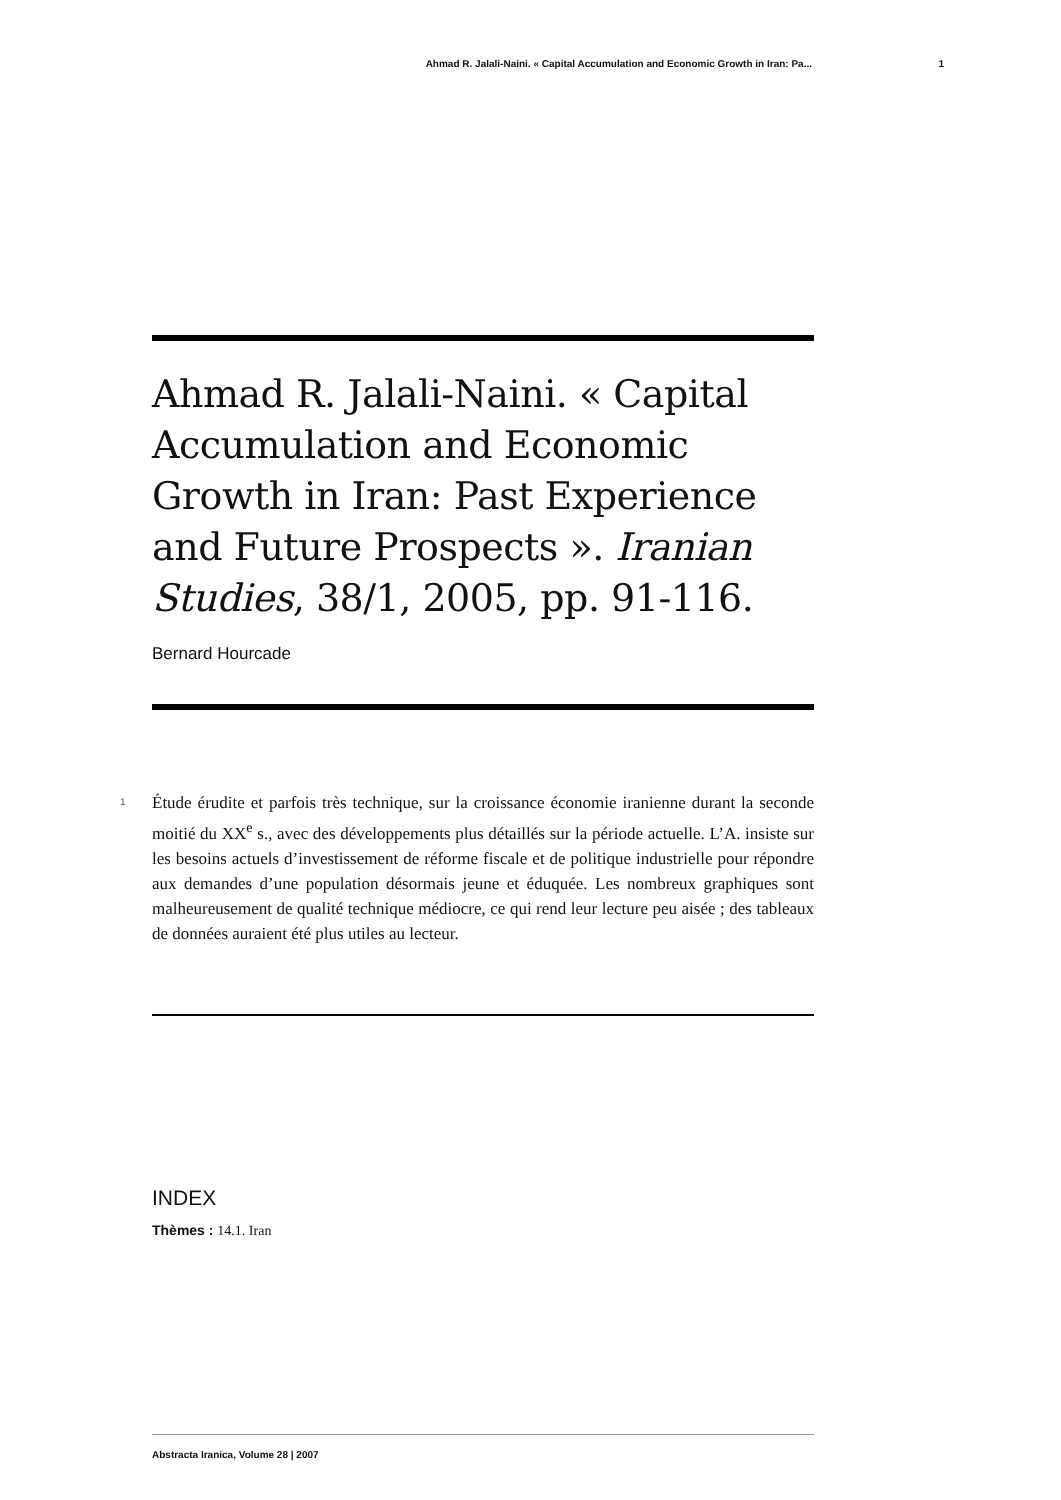Ahmad R. Jalali-Naini. « Capital Accumulation and Economic Growth in Iran: Pa... 1
Ahmad R. Jalali-Naini. « Capital Accumulation and Economic Growth in Iran: Past Experience and Future Prospects ». Iranian Studies, 38/1, 2005, pp. 91-116.
Bernard Hourcade
1
Étude érudite et parfois très technique, sur la croissance économie iranienne durant la seconde moitié du XX<sup>e</sup> s., avec des développements plus détaillés sur la période actuelle. L’A. insiste sur les besoins actuels d’investissement de réforme fiscale et de politique industrielle pour répondre aux demandes d’une population désormais jeune et éduquée. Les nombreux graphiques sont malheureusement de qualité technique médiocre, ce qui rend leur lecture peu aisée ; des tableaux de données auraient été plus utiles au lecteur.
INDEX
Thèmes : 14.1. Iran
Abstracta Iranica, Volume 28 | 2007